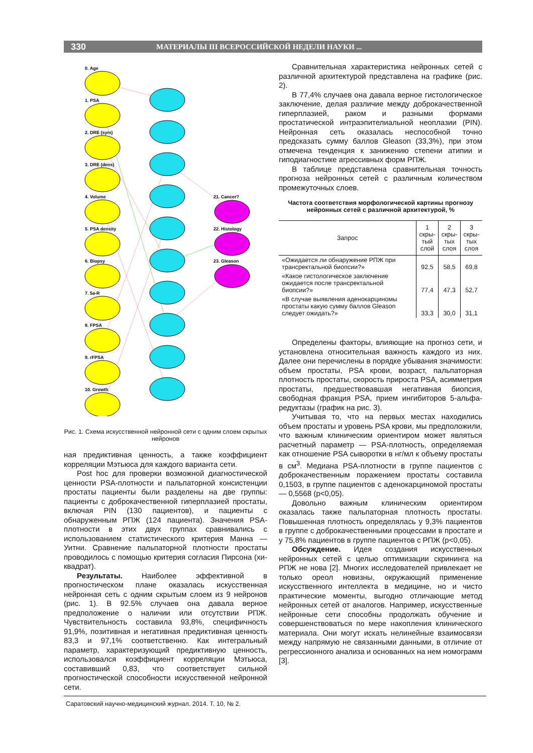330 МАТЕРИАЛЫ III ВСЕРОССИЙСКОЙ НЕДЕЛИ НАУКИ ...
0. Age
1. PSA
2. DRE (sym)
3. DRE (dens)
4. Volume
5. PSA density
6. Biopsy
7. 5a-R
8. FPSA
9. rFPSA
10. Growth
21. Cancer?
22. Histology
23. Gleason
Рис. 1. Схема искусственной нейронной сети с одним слоем скрытых нейронов
ная предиктивная ценность, а также коэффициент корреляции Мэтьюса для каждого варианта сети.
Post hoc для проверки возможной диагностической ценности PSA-плотности и пальпаторной консистенции простаты пациенты были разделены на две группы: пациенты с доброкачественной гиперплазией простаты, включая PIN (130 пациентов), и пациенты с обнаруженным РПЖ (124 пациента). Значения PSA-плотности в этих двух группах сравнивались с использованием статистического критерия Манна — Уитни. Сравнение пальпаторной плотности простаты проводилось с помощью критерия согласия Пирсона (хи-квадрат).
Результаты. Наиболее эффективной в прогностическом плане оказалась искусственная нейронная сеть с одним скрытым слоем из 9 нейронов (рис. 1). В 92.5% случаев она давала верное предположение о наличии или отсутствии РПЖ. Чувствительность составила 93,8%, специфичность 91,9%, позитивная и негативная предиктивная ценность 83,3 и 97,1% соответственно. Как интегральный параметр, характеризующий предиктивную ценность, использовался коэффициент корреляции Мэтьюса, составивший 0,83, что соответствует сильной прогностической способности искусственной нейронной сети.
Сравнительная характеристика нейронных сетей с различной архитектурой представлена на графике (рис. 2).
В 77,4% случаев она давала верное гистологическое заключение, делая различие между доброкачественной гиперплазией, раком и разными формами простатической интраэпителиальной неоплазии (PIN). Нейронная сеть оказалась неспособной точно предсказать сумму баллов Gleason (33,3%), при этом отмечена тенденция к занижению степени атипии и гиподиагностике агрессивных форм РПЖ.
В таблице представлена сравнительная точность прогноза нейронных сетей с различным количеством промежуточных слоев.
Частота соответствия морфологической картины прогнозу нейронных сетей с различной архитектурой, %
| Запрос | 1 скры- тый слой | 2 скры- тых слоя | 3 скры- тых слоя |
| --- | --- | --- | --- |
| «Ожидается ли обнаружение РПЖ при трансректальной биопсии?» | 92,5 | 58,5 | 69,8 |
| «Какое гистологическое заключение ожидается после трансректальной биопсии?» | 77,4 | 47,3 | 52,7 |
| «В случае выявления аденокарциномы простаты какую сумму баллов Gleason следует ожидать?» | 33,3 | 30,0 | 31,1 |
Определены факторы, влияющие на прогноз сети, и установлена относительная важность каждого из них. Далее они перечислены в порядке убывания значимости: объем простаты, PSA крови, возраст, пальпаторная плотность простаты, скорость прироста PSA, асимметрия простаты, предшествовавшая негативная биопсия, свободная фракция PSA, прием ингибиторов 5-альфа-редуктазы (график на рис. 3).
Учитывая то, что на первых местах находились объем простаты и уровень PSA крови, мы предположили, что важным клиническим ориентиром может являться расчетный параметр — PSA-плотность, определяемая как отношение PSA сыворотки в нг/мл к объему простаты в см<sup>3</sup>. Медиана PSA-плотности в группе пациентов с доброкачественным поражением простаты составила 0,1503, в группе пациентов с аденокарциномой простаты — 0,5568 (p<0,05).
Довольно важным клиническим ориентиром оказалась также пальпаторная плотность простаты. Повышенная плотность определялась у 9,3% пациентов в группе с доброкачественными процессами в простате и у 75,8% пациентов в группе пациентов с РПЖ (p<0,05).
Обсуждение. Идея создания искусственных нейронных сетей с целью оптимизации скрининга на РПЖ не нова [2]. Многих исследователей привлекает не только ореол новизны, окружающий применение искусственного интеллекта в медицине, но и чисто практические моменты, выгодно отличающие метод нейронных сетей от аналогов. Например, искусственные нейронные сети способны продолжать обучение и совершенствоваться по мере накопления клинического материала. Они могут искать нелинейные взаимосвязи между напрямую не связанными данными, в отличие от регрессионного анализа и основанных на нем номограмм [3].
Саратовский научно-медицинский журнал. 2014. Т. 10, № 2.